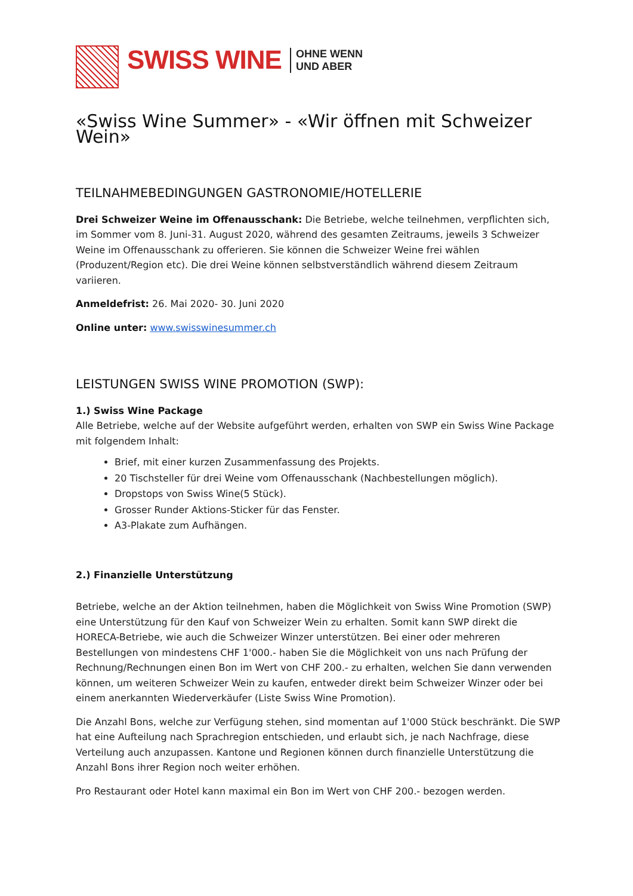SWISS WINE
OHNE WENN
UND ABER
«Swiss Wine Summer» - «Wir öffnen mit Schweizer Wein»
TEILNAHMEBEDINGUNGEN GASTRONOMIE/HOTELLERIE
Drei Schweizer Weine im Offenausschank: Die Betriebe, welche teilnehmen, verpflichten sich, im Sommer vom 8. Juni-31. August 2020, während des gesamten Zeitraums, jeweils 3 Schweizer Weine im Offenausschank zu offerieren. Sie können die Schweizer Weine frei wählen (Produzent/Region etc). Die drei Weine können selbstverständlich während diesem Zeitraum variieren.
Anmeldefrist: 26. Mai 2020- 30. Juni 2020
Online unter: www.swisswinesummer.ch
LEISTUNGEN SWISS WINE PROMOTION (SWP):
1.) Swiss Wine Package
Alle Betriebe, welche auf der Website aufgeführt werden, erhalten von SWP ein Swiss Wine Package mit folgendem Inhalt:
Brief, mit einer kurzen Zusammenfassung des Projekts.
20 Tischsteller für drei Weine vom Offenausschank (Nachbestellungen möglich).
Dropstops von Swiss Wine(5 Stück).
Grosser Runder Aktions-Sticker für das Fenster.
A3-Plakate zum Aufhängen.
2.) Finanzielle Unterstützung
Betriebe, welche an der Aktion teilnehmen, haben die Möglichkeit von Swiss Wine Promotion (SWP) eine Unterstützung für den Kauf von Schweizer Wein zu erhalten. Somit kann SWP direkt die HORECA-Betriebe, wie auch die Schweizer Winzer unterstützen. Bei einer oder mehreren Bestellungen von mindestens CHF 1'000.- haben Sie die Möglichkeit von uns nach Prüfung der Rechnung/Rechnungen einen Bon im Wert von CHF 200.- zu erhalten, welchen Sie dann verwenden können, um weiteren Schweizer Wein zu kaufen, entweder direkt beim Schweizer Winzer oder bei einem anerkannten Wiederverkäufer (Liste Swiss Wine Promotion).
Die Anzahl Bons, welche zur Verfügung stehen, sind momentan auf 1'000 Stück beschränkt. Die SWP hat eine Aufteilung nach Sprachregion entschieden, und erlaubt sich, je nach Nachfrage, diese Verteilung auch anzupassen. Kantone und Regionen können durch finanzielle Unterstützung die Anzahl Bons ihrer Region noch weiter erhöhen.
Pro Restaurant oder Hotel kann maximal ein Bon im Wert von CHF 200.- bezogen werden.